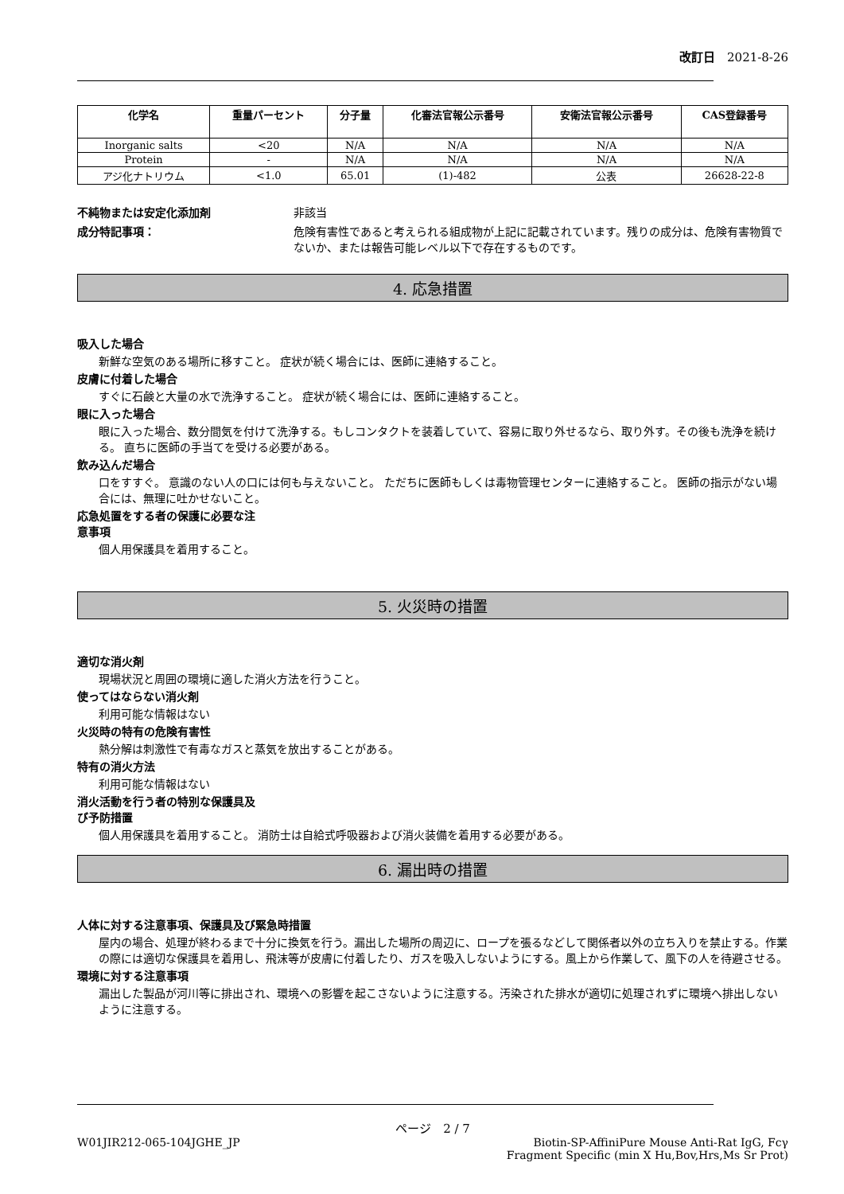改訂日　2021-8-26
| 化学名 | 重量パーセント | 分子量 | 化審法官報公示番号 | 安衛法官報公示番号 | CAS登録番号 |
| --- | --- | --- | --- | --- | --- |
| Inorganic salts | <20 | N/A | N/A | N/A | N/A |
| Protein | - | N/A | N/A | N/A | N/A |
| アジ化ナトリウム | <1.0 | 65.01 | (1)-482 | 公表 | 26628-22-8 |
不純物または安定化添加剤 非該当
成分特記事項： 危険有害性であると考えられる組成物が上記に記載されています。残りの成分は、危険有害物質でないか、または報告可能レベル以下で存在するものです。
4. 応急措置
吸入した場合
新鮮な空気のある場所に移すこと。 症状が続く場合には、医師に連絡すること。
皮膚に付着した場合
すぐに石鹸と大量の水で洗浄すること。 症状が続く場合には、医師に連絡すること。
眼に入った場合
眼に入った場合、数分間気を付けて洗浄する。もしコンタクトを装着していて、容易に取り外せるなら、取り外す。その後も洗浄を続ける。 直ちに医師の手当てを受ける必要がある。
飲み込んだ場合
口をすすぐ。 意識のない人の口には何も与えないこと。 ただちに医師もしくは毒物管理センターに連絡すること。 医師の指示がない場合には、無理に吐かせないこと。
応急処置をする者の保護に必要な注
意事項
個人用保護具を着用すること。
5. 火災時の措置
適切な消火剤
現場状況と周囲の環境に適した消火方法を行うこと。
使ってはならない消火剤
利用可能な情報はない
火災時の特有の危険有害性
熱分解は刺激性で有毒なガスと蒸気を放出することがある。
特有の消火方法
利用可能な情報はない
消火活動を行う者の特別な保護具及
び予防措置
個人用保護具を着用すること。 消防士は自給式呼吸器および消火装備を着用する必要がある。
6. 漏出時の措置
人体に対する注意事項、保護具及び緊急時措置
屋内の場合、処理が終わるまで十分に換気を行う。漏出した場所の周辺に、ロープを張るなどして関係者以外の立ち入りを禁止する。作業の際には適切な保護具を着用し、飛沫等が皮膚に付着したり、ガスを吸入しないようにする。風上から作業して、風下の人を待避させる。
環境に対する注意事項
漏出した製品が河川等に排出され、環境への影響を起こさないように注意する。汚染された排水が適切に処理されずに環境へ排出しないように注意する。
ページ　2 / 7
W01JIR212-065-104JGHE_JP Biotin-SP-AffiniPure Mouse Anti-Rat IgG, Fcγ
Fragment Specific (min X Hu,Bov,Hrs,Ms Sr Prot)